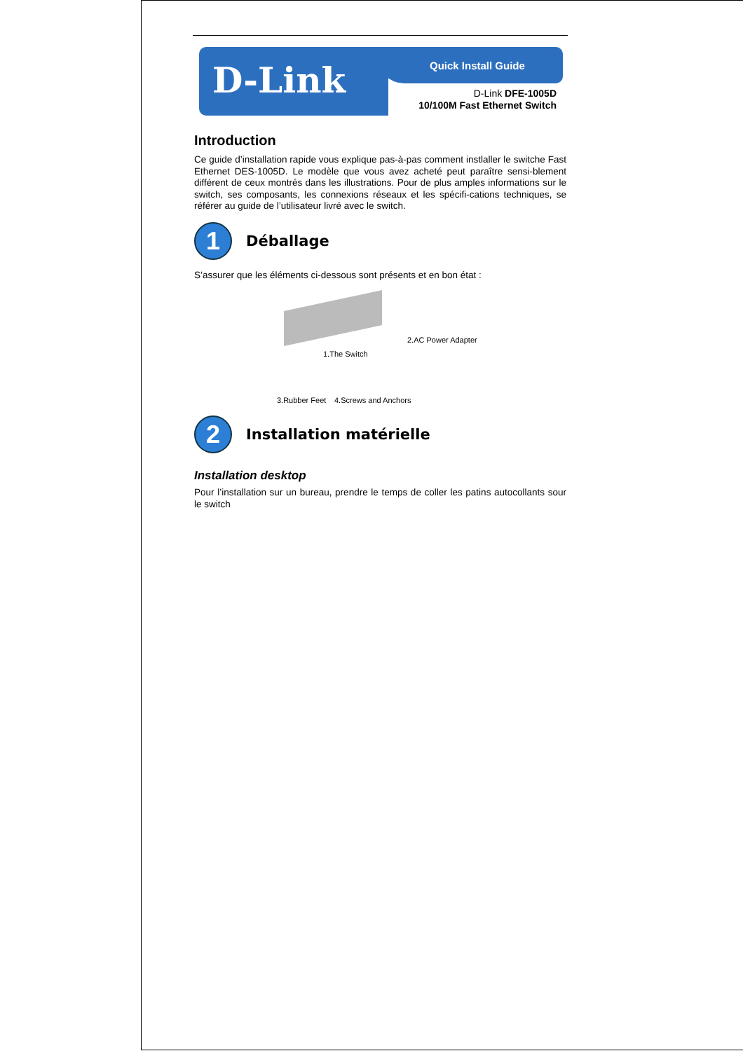D-Link Quick Install Guide
D-Link DFE-1005D
10/100M Fast Ethernet Switch
Introduction
Ce guide d’installation rapide vous explique pas-à-pas comment instlaller le switche Fast Ethernet DES-1005D. Le modèle que vous avez acheté peut paraître sensi-blement différent de ceux montrés dans les illustrations. Pour de plus amples informations sur le switch, ses composants, les connexions réseaux et les spécifi-cations techniques, se référer au guide de l’utilisateur livré avec le switch.
1
Déballage
S’assurer que les éléments ci-dessous sont présents et en bon état :
1.The Switch
2.AC Power Adapter
3.Rubber Feet 4.Screws and Anchors
2
Installation matérielle
Installation desktop
Pour l’installation sur un bureau, prendre le temps de coller les patins autocollants sour le switch